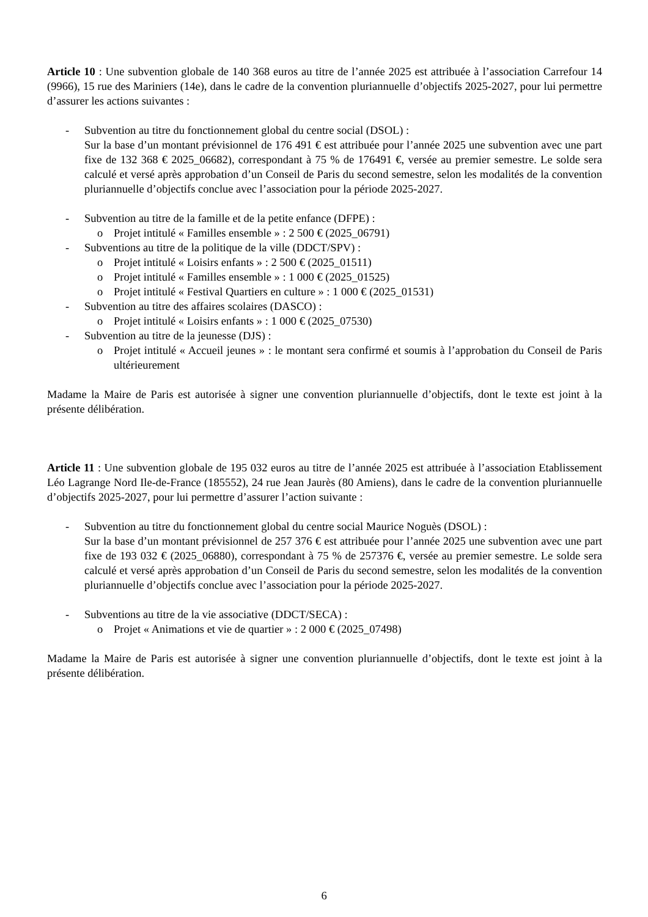Article 10 : Une subvention globale de 140 368 euros au titre de l’année 2025 est attribuée à l’association Carrefour 14 (9966), 15 rue des Mariniers (14e), dans le cadre de la convention pluriannuelle d’objectifs 2025-2027, pour lui permettre d’assurer les actions suivantes :
- Subvention au titre du fonctionnement global du centre social (DSOL) :
Sur la base d’un montant prévisionnel de 176 491 € est attribuée pour l’année 2025 une subvention avec une part fixe de 132 368 € 2025_06682), correspondant à 75 % de 176491 €, versée au premier semestre. Le solde sera calculé et versé après approbation d’un Conseil de Paris du second semestre, selon les modalités de la convention pluriannuelle d’objectifs conclue avec l’association pour la période 2025-2027.
- Subvention au titre de la famille et de la petite enfance (DFPE) :
o Projet intitulé « Familles ensemble » : 2 500 € (2025_06791)
- Subventions au titre de la politique de la ville (DDCT/SPV) :
o Projet intitulé « Loisirs enfants » : 2 500 € (2025_01511)
o Projet intitulé « Familles ensemble » : 1 000 € (2025_01525)
o Projet intitulé « Festival Quartiers en culture » : 1 000 € (2025_01531)
- Subvention au titre des affaires scolaires (DASCO) :
o Projet intitulé « Loisirs enfants » : 1 000 € (2025_07530)
- Subvention au titre de la jeunesse (DJS) :
o Projet intitulé « Accueil jeunes » : le montant sera confirmé et soumis à l’approbation du Conseil de Paris ultérieurement
Madame la Maire de Paris est autorisée à signer une convention pluriannuelle d’objectifs, dont le texte est joint à la présente délibération.
Article 11 : Une subvention globale de 195 032 euros au titre de l’année 2025 est attribuée à l’association Etablissement Léo Lagrange Nord Ile-de-France (185552), 24 rue Jean Jaurès (80 Amiens), dans le cadre de la convention pluriannuelle d’objectifs 2025-2027, pour lui permettre d’assurer l’action suivante :
- Subvention au titre du fonctionnement global du centre social Maurice Noguès (DSOL) :
Sur la base d’un montant prévisionnel de 257 376 € est attribuée pour l’année 2025 une subvention avec une part fixe de 193 032 € (2025_06880), correspondant à 75 % de 257376 €, versée au premier semestre. Le solde sera calculé et versé après approbation d’un Conseil de Paris du second semestre, selon les modalités de la convention pluriannuelle d’objectifs conclue avec l’association pour la période 2025-2027.
- Subventions au titre de la vie associative (DDCT/SECA) :
o Projet « Animations et vie de quartier » : 2 000 € (2025_07498)
Madame la Maire de Paris est autorisée à signer une convention pluriannuelle d’objectifs, dont le texte est joint à la présente délibération.
6